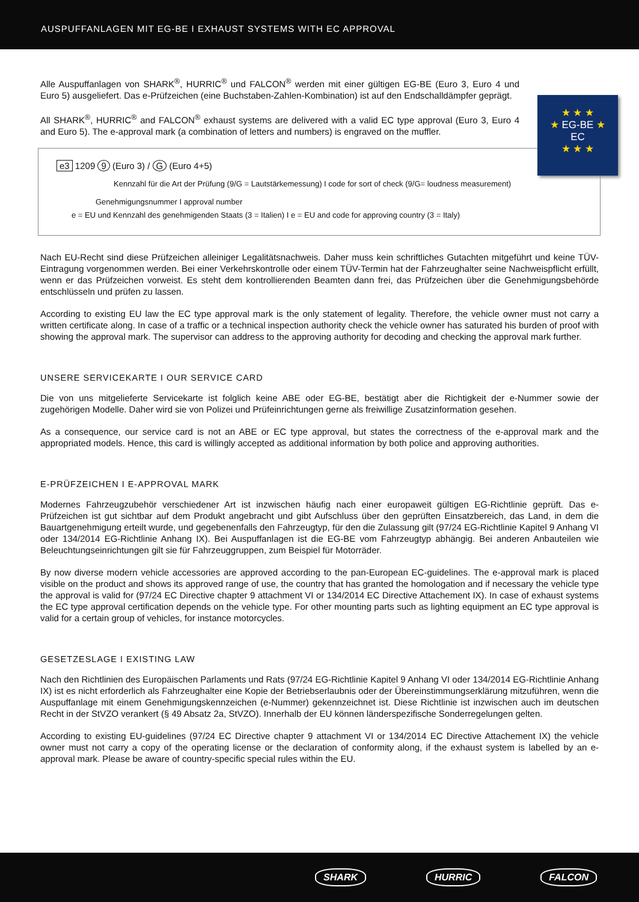AUSPUFFANLAGEN MIT EG-BE I EXHAUST SYSTEMS WITH EC APPROVAL
★ ★ ★
★ EG-BE ★
EC
★ ★ ★
Alle Auspuffanlagen von SHARK<sup>®</sup>, HURRIC<sup>®</sup> und FALCON<sup>®</sup> werden mit einer gültigen EG-BE (Euro 3, Euro 4 und Euro 5) ausgeliefert. Das e-Prüfzeichen (eine Buchstaben-Zahlen-Kombination) ist auf den Endschalldämpfer geprägt.
All SHARK<sup>®</sup>, HURRIC<sup>®</sup> and FALCON<sup>®</sup> exhaust systems are delivered with a valid EC type approval (Euro 3, Euro 4 and Euro 5). The e-approval mark (a combination of letters and numbers) is engraved on the muffler.
e3 1209 9 (Euro 3) / G (Euro 4+5)
Kennzahl für die Art der Prüfung (9/G = Lautstärkemessung) I code for sort of check (9/G= loudness measurement)
Genehmigungsnummer I approval number
e = EU und Kennzahl des genehmigenden Staats (3 = Italien) I e = EU and code for approving country (3 = Italy)
Nach EU-Recht sind diese Prüfzeichen alleiniger Legalitätsnachweis. Daher muss kein schriftliches Gutachten mitgeführt und keine TÜV-Eintragung vorgenommen werden. Bei einer Verkehrskontrolle oder einem TÜV-Termin hat der Fahrzeughalter seine Nachweispflicht erfüllt, wenn er das Prüfzeichen vorweist. Es steht dem kontrollierenden Beamten dann frei, das Prüfzeichen über die Genehmigungsbehörde entschlüsseln und prüfen zu lassen.
According to existing EU law the EC type approval mark is the only statement of legality. Therefore, the vehicle owner must not carry a written certificate along. In case of a traffic or a technical inspection authority check the vehicle owner has saturated his burden of proof with showing the approval mark. The supervisor can address to the approving authority for decoding and checking the approval mark further.
UNSERE SERVICEKARTE I OUR SERVICE CARD
Die von uns mitgelieferte Servicekarte ist folglich keine ABE oder EG-BE, bestätigt aber die Richtigkeit der e-Nummer sowie der zugehörigen Modelle. Daher wird sie von Polizei und Prüfeinrichtungen gerne als freiwillige Zusatzinformation gesehen.
As a consequence, our service card is not an ABE or EC type approval, but states the correctness of the e-approval mark and the appropriated models. Hence, this card is willingly accepted as additional information by both police and approving authorities.
E-PRÜFZEICHEN I E-APPROVAL MARK
Modernes Fahrzeugzubehör verschiedener Art ist inzwischen häufig nach einer europaweit gültigen EG-Richtlinie geprüft. Das e-Prüfzeichen ist gut sichtbar auf dem Produkt angebracht und gibt Aufschluss über den geprüften Einsatzbereich, das Land, in dem die Bauartgenehmigung erteilt wurde, und gegebenenfalls den Fahrzeugtyp, für den die Zulassung gilt (97/24 EG-Richtlinie Kapitel 9 Anhang VI oder 134/2014 EG-Richtlinie Anhang IX). Bei Auspuffanlagen ist die EG-BE vom Fahrzeugtyp abhängig. Bei anderen Anbauteilen wie Beleuchtungseinrichtungen gilt sie für Fahrzeuggruppen, zum Beispiel für Motorräder.
By now diverse modern vehicle accessories are approved according to the pan-European EC-guidelines. The e-approval mark is placed visible on the product and shows its approved range of use, the country that has granted the homologation and if necessary the vehicle type the approval is valid for (97/24 EC Directive chapter 9 attachment VI or 134/2014 EC Directive Attachement IX). In case of exhaust systems the EC type approval certification depends on the vehicle type. For other mounting parts such as lighting equipment an EC type approval is valid for a certain group of vehicles, for instance motorcycles.
GESETZESLAGE I EXISTING LAW
Nach den Richtlinien des Europäischen Parlaments und Rats (97/24 EG-Richtlinie Kapitel 9 Anhang VI oder 134/2014 EG-Richtlinie Anhang IX) ist es nicht erforderlich als Fahrzeughalter eine Kopie der Betriebserlaubnis oder der Übereinstimmungserklärung mitzuführen, wenn die Auspuffanlage mit einem Genehmigungskennzeichen (e-Nummer) gekennzeichnet ist. Diese Richtlinie ist inzwischen auch im deutschen Recht in der StVZO verankert (§ 49 Absatz 2a, StVZO). Innerhalb der EU können länderspezifische Sonderregelungen gelten.
According to existing EU-guidelines (97/24 EC Directive chapter 9 attachment VI or 134/2014 EC Directive Attachement IX) the vehicle owner must not carry a copy of the operating license or the declaration of conformity along, if the exhaust system is labelled by an e-approval mark. Please be aware of country-specific special rules within the EU.
SHARK HURRIC FALCON